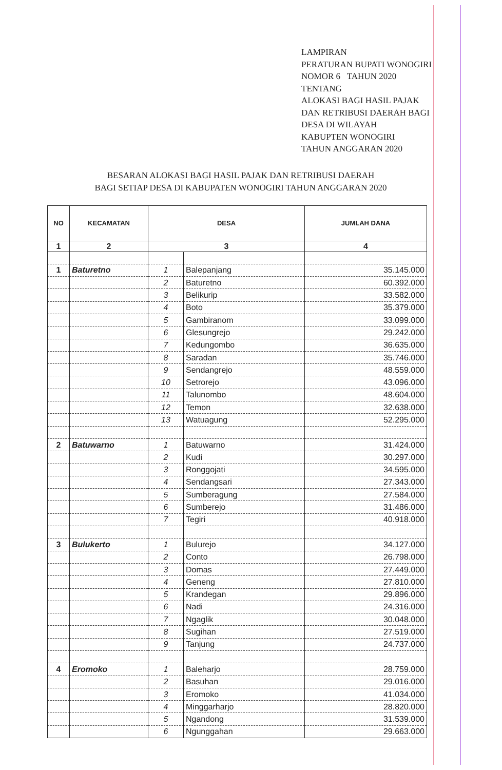LAMPIRAN
PERATURAN BUPATI WONOGIRI
NOMOR 6 TAHUN 2020
TENTANG
ALOKASI BAGI HASIL PAJAK
DAN RETRIBUSI DAERAH BAGI
DESA DI WILAYAH
KABUPTEN WONOGIRI
TAHUN ANGGARAN 2020
BESARAN ALOKASI BAGI HASIL PAJAK DAN RETRIBUSI DAERAH
BAGI SETIAP DESA DI KABUPATEN WONOGIRI TAHUN ANGGARAN 2020
| NO | KECAMATAN | DESA | | JUMLAH DANA |
| --- | --- | --- | --- | --- |
| 1 | 2 | 3 | | 4 |
| 1 | Baturetno | 1 | Balepanjang | 35.145.000 |
| | | 2 | Baturetno | 60.392.000 |
| | | 3 | Belikurip | 33.582.000 |
| | | 4 | Boto | 35.379.000 |
| | | 5 | Gambiranom | 33.099.000 |
| | | 6 | Glesungrejo | 29.242.000 |
| | | 7 | Kedungombo | 36.635.000 |
| | | 8 | Saradan | 35.746.000 |
| | | 9 | Sendangrejo | 48.559.000 |
| | | 10 | Setrorejo | 43.096.000 |
| | | 11 | Talunombo | 48.604.000 |
| | | 12 | Temon | 32.638.000 |
| | | 13 | Watuagung | 52.295.000 |
| 2 | Batuwarno | 1 | Batuwarno | 31.424.000 |
| | | 2 | Kudi | 30.297.000 |
| | | 3 | Ronggojati | 34.595.000 |
| | | 4 | Sendangsari | 27.343.000 |
| | | 5 | Sumberagung | 27.584.000 |
| | | 6 | Sumberejo | 31.486.000 |
| | | 7 | Tegiri | 40.918.000 |
| 3 | Bulukerto | 1 | Bulurejo | 34.127.000 |
| | | 2 | Conto | 26.798.000 |
| | | 3 | Domas | 27.449.000 |
| | | 4 | Geneng | 27.810.000 |
| | | 5 | Krandegan | 29.896.000 |
| | | 6 | Nadi | 24.316.000 |
| | | 7 | Ngaglik | 30.048.000 |
| | | 8 | Sugihan | 27.519.000 |
| | | 9 | Tanjung | 24.737.000 |
| 4 | Eromoko | 1 | Baleharjo | 28.759.000 |
| | | 2 | Basuhan | 29.016.000 |
| | | 3 | Eromoko | 41.034.000 |
| | | 4 | Minggarharjo | 28.820.000 |
| | | 5 | Ngandong | 31.539.000 |
| | | 6 | Ngunggahan | 29.663.000 |